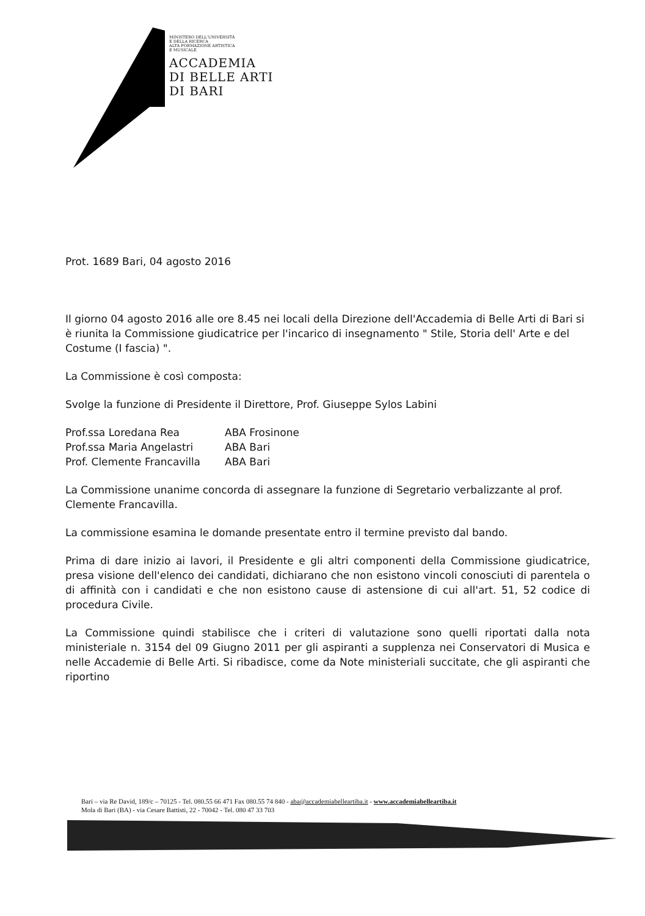MINISTERO DELL'UNIVERSITÀ
E DELLA RICERCA
ALTA FORMAZIONE ARTISTICA
E MUSICALE
ACCADEMIA
DI BELLE ARTI
DI BARI
Prot. 1689 Bari, 04 agosto 2016
Il giorno 04 agosto 2016 alle ore 8.45 nei locali della Direzione dell'Accademia di Belle Arti di Bari si è riunita la Commissione giudicatrice per l'incarico di insegnamento " Stile, Storia dell' Arte e del Costume (I fascia) ".
La Commissione è così composta:
Svolge la funzione di Presidente il Direttore, Prof. Giuseppe Sylos Labini
| Prof.ssa Loredana Rea | ABA Frosinone |
| Prof.ssa Maria Angelastri | ABA Bari |
| Prof. Clemente Francavilla | ABA Bari |
La Commissione unanime concorda di assegnare la funzione di Segretario verbalizzante al prof. Clemente Francavilla.
La commissione esamina le domande presentate entro il termine previsto dal bando.
Prima di dare inizio ai lavori, il Presidente e gli altri componenti della Commissione giudicatrice, presa visione dell'elenco dei candidati, dichiarano che non esistono vincoli conosciuti di parentela o di affinità con i candidati e che non esistono cause di astensione di cui all'art. 51, 52 codice di procedura Civile.
La Commissione quindi stabilisce che i criteri di valutazione sono quelli riportati dalla nota ministeriale n. 3154 del 09 Giugno 2011 per gli aspiranti a supplenza nei Conservatori di Musica e nelle Accademie di Belle Arti. Si ribadisce, come da Note ministeriali succitate, che gli aspiranti che riportino
Bari – via Re David, 189/c – 70125 - Tel. 080.55 66 471 Fax 080.55 74 840 - aba@accademiabelleartiba.it - www.accademiabelleartiba.it
Mola di Bari (BA) - via Cesare Battisti, 22 - 70042 - Tel. 080 47 33 703